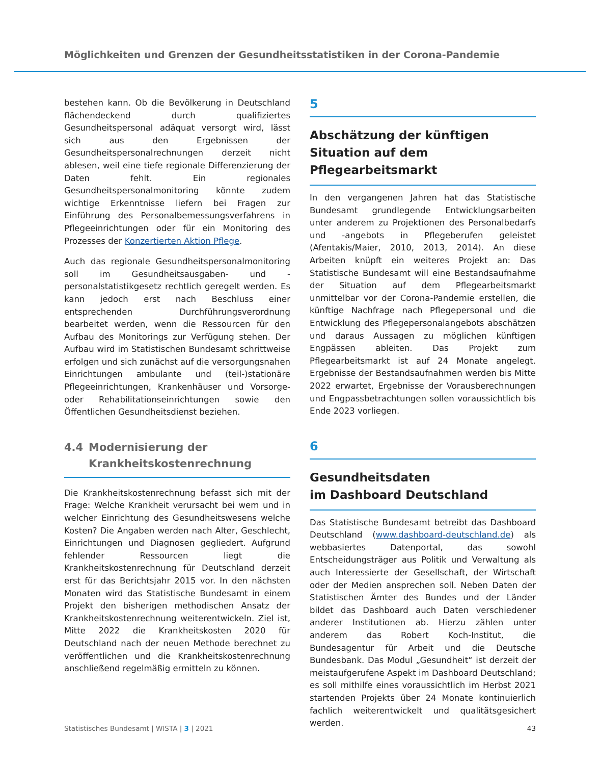Möglichkeiten und Grenzen der Gesundheitsstatistiken in der Corona-Pandemie
bestehen kann. Ob die Bevölkerung in Deutschland flächendeckend durch qualifiziertes Gesundheitspersonal adäquat versorgt wird, lässt sich aus den Ergebnissen der Gesundheitspersonalrechnungen derzeit nicht ablesen, weil eine tiefe regionale Differenzierung der Daten fehlt. Ein regionales Gesundheitspersonalmonitoring könnte zudem wichtige Erkenntnisse liefern bei Fragen zur Einführung des Personalbemessungsverfahrens in Pflegeeinrichtungen oder für ein Monitoring des Prozesses der Konzertierten Aktion Pflege.
Auch das regionale Gesundheitspersonalmonitoring soll im Gesundheitsausgaben- und -personalstatistikgesetz rechtlich geregelt werden. Es kann jedoch erst nach Beschluss einer entsprechenden Durchführungsverordnung bearbeitet werden, wenn die Ressourcen für den Aufbau des Monitorings zur Verfügung stehen. Der Aufbau wird im Statistischen Bundesamt schrittweise erfolgen und sich zunächst auf die versorgungsnahen Einrichtungen ambulante und (teil-)stationäre Pflegeeinrichtungen, Krankenhäuser und Vorsorge- oder Rehabilitationseinrichtungen sowie den Öffentlichen Gesundheitsdienst beziehen.
4.4 Modernisierung der Krankheitskostenrechnung
Die Krankheitskostenrechnung befasst sich mit der Frage: Welche Krankheit verursacht bei wem und in welcher Einrichtung des Gesundheitswesens welche Kosten? Die Angaben werden nach Alter, Geschlecht, Einrichtungen und Diagnosen gegliedert. Aufgrund fehlender Ressourcen liegt die Krankheitskostenrechnung für Deutschland derzeit erst für das Berichtsjahr 2015 vor. In den nächsten Monaten wird das Statistische Bundesamt in einem Projekt den bisherigen methodischen Ansatz der Krankheitskostenrechnung weiterentwickeln. Ziel ist, Mitte 2022 die Krankheitskosten 2020 für Deutschland nach der neuen Methode berechnet zu veröffentlichen und die Krankheitskostenrechnung anschließend regelmäßig ermitteln zu können.
5
Abschätzung der künftigen Situation auf dem Pflegearbeitsmarkt
In den vergangenen Jahren hat das Statistische Bundesamt grundlegende Entwicklungsarbeiten unter anderem zu Projektionen des Personalbedarfs und -angebots in Pflegeberufen geleistet (Afentakis/Maier, 2010, 2013, 2014). An diese Arbeiten knüpft ein weiteres Projekt an: Das Statistische Bundesamt will eine Bestandsaufnahme der Situation auf dem Pflegearbeitsmarkt unmittelbar vor der Corona-Pandemie erstellen, die künftige Nachfrage nach Pflegepersonal und die Entwicklung des Pflegepersonalangebots abschätzen und daraus Aussagen zu möglichen künftigen Engpässen ableiten. Das Projekt zum Pflegearbeitsmarkt ist auf 24 Monate angelegt. Ergebnisse der Bestandsaufnahmen werden bis Mitte 2022 erwartet, Ergebnisse der Vorausberechnungen und Engpassbetrachtungen sollen voraussichtlich bis Ende 2023 vorliegen.
6
Gesundheitsdaten
im Dashboard Deutschland
Das Statistische Bundesamt betreibt das Dashboard Deutschland (www.dashboard-deutschland.de) als webbasiertes Datenportal, das sowohl Entscheidungsträger aus Politik und Verwaltung als auch Interessierte der Gesellschaft, der Wirtschaft oder der Medien ansprechen soll. Neben Daten der Statistischen Ämter des Bundes und der Länder bildet das Dashboard auch Daten verschiedener anderer Institutionen ab. Hierzu zählen unter anderem das Robert Koch-Institut, die Bundesagentur für Arbeit und die Deutsche Bundesbank. Das Modul „Gesundheit“ ist derzeit der meistaufgerufene Aspekt im Dashboard Deutschland; es soll mithilfe eines voraussichtlich im Herbst 2021 startenden Projekts über 24 Monate kontinuierlich fachlich weiterentwickelt und qualitätsgesichert werden.
Statistisches Bundesamt | WISTA | 3 | 2021 43